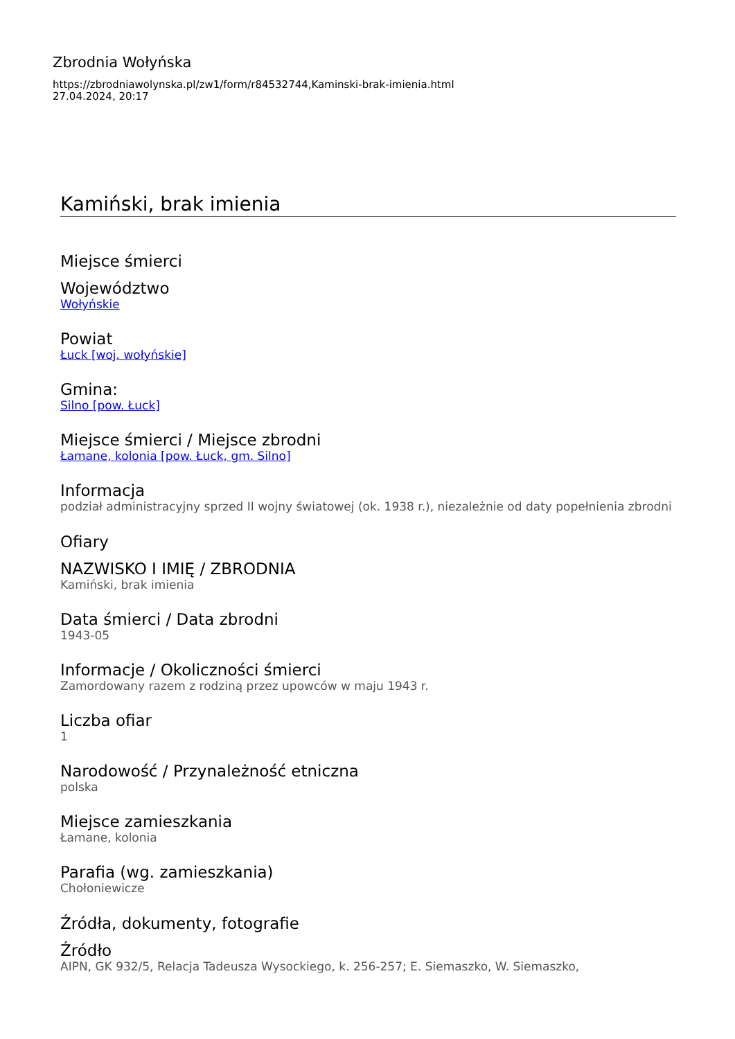Zbrodnia Wołyńska
https://zbrodniawolynska.pl/zw1/form/r84532744,Kaminski-brak-imienia.html
27.04.2024, 20:17
Kamiński, brak imienia
Miejsce śmierci
Województwo
Wołyńskie
Powiat
Łuck [woj. wołyńskie]
Gmina:
Silno [pow. Łuck]
Miejsce śmierci / Miejsce zbrodni
Łamane, kolonia [pow. Łuck, gm. Silno]
Informacja
podział administracyjny sprzed II wojny światowej (ok. 1938 r.), niezależnie od daty popełnienia zbrodni
Ofiary
NAZWISKO I IMIĘ / ZBRODNIA
Kamiński, brak imienia
Data śmierci / Data zbrodni
1943-05
Informacje / Okoliczności śmierci
Zamordowany razem z rodziną przez upowców w maju 1943 r.
Liczba ofiar
1
Narodowość / Przynależność etniczna
polska
Miejsce zamieszkania
Łamane, kolonia
Parafia (wg. zamieszkania)
Chołoniewicze
Źródła, dokumenty, fotografie
Źródło
AIPN, GK 932/5, Relacja Tadeusza Wysockiego, k. 256-257; E. Siemaszko, W. Siemaszko,